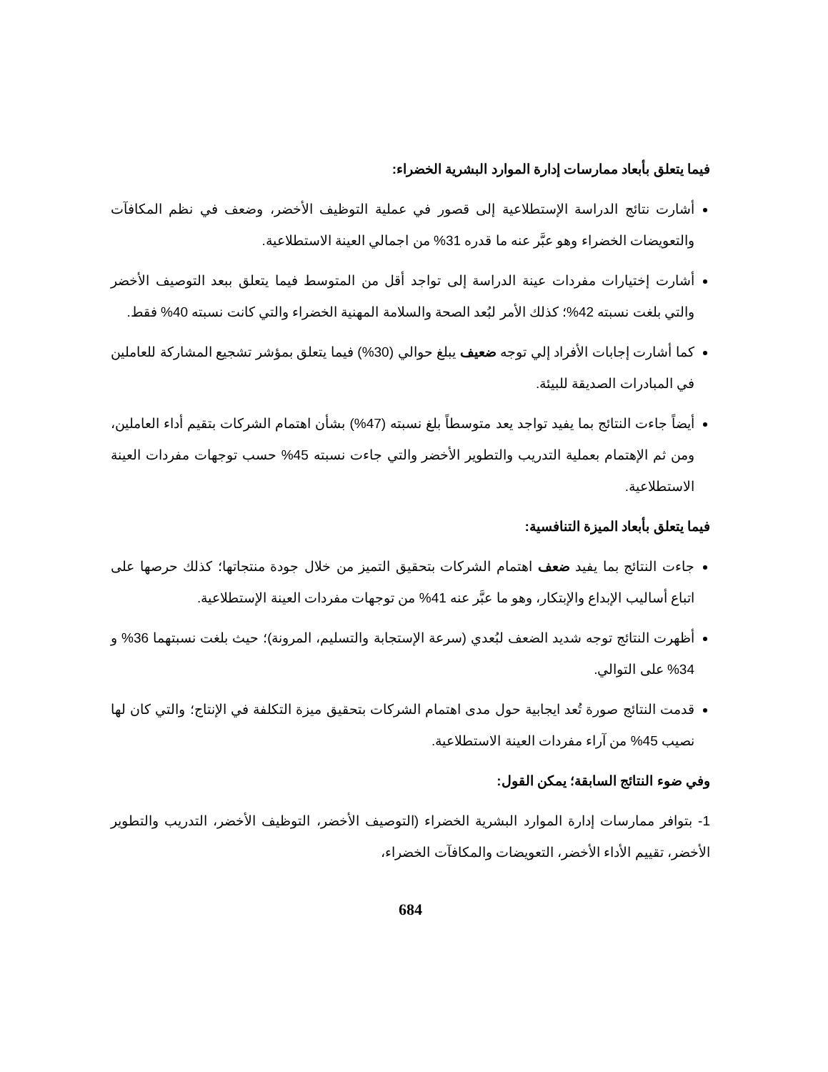فيما يتعلق بأبعاد ممارسات إدارة الموارد البشرية الخضراء:
أشارت نتائج الدراسة الإستطلاعية إلى قصور في عملية التوظيف الأخضر، وضعف في نظم المكافآت والتعويضات الخضراء وهو عبَّر عنه ما قدره 31% من اجمالي العينة الاستطلاعية.
أشارت إختيارات مفردات عينة الدراسة إلى تواجد أقل من المتوسط فيما يتعلق ببعد التوصيف الأخضر والتي بلغت نسبته 42%؛ كذلك الأمر لبُعد الصحة والسلامة المهنية الخضراء والتي كانت نسبته 40% فقط.
كما أشارت إجابات الأفراد إلي توجه ضعيف يبلغ حوالي (30%) فيما يتعلق بمؤشر تشجيع المشاركة للعاملين في المبادرات الصديقة للبيئة.
أيضاً جاءت النتائج بما يفيد تواجد يعد متوسطاً بلغ نسبته (47%) بشأن اهتمام الشركات بتقيم أداء العاملين، ومن ثم الإهتمام بعملية التدريب والتطوير الأخضر والتي جاءت نسبته 45% حسب توجهات مفردات العينة الاستطلاعية.
فيما يتعلق بأبعاد الميزة التنافسية:
جاءت النتائج بما يفيد ضعف اهتمام الشركات بتحقيق التميز من خلال جودة منتجاتها؛ كذلك حرصها على اتباع أساليب الإبداع والإبتكار، وهو ما عبَّر عنه 41% من توجهات مفردات العينة الإستطلاعية.
أظهرت النتائج توجه شديد الضعف لبُعدي (سرعة الإستجابة والتسليم، المرونة)؛ حيث بلغت نسبتهما 36% و 34% على التوالي.
قدمت النتائج صورة تُعد ايجابية حول مدى اهتمام الشركات بتحقيق ميزة التكلفة في الإنتاج؛ والتي كان لها نصيب 45% من آراء مفردات العينة الاستطلاعية.
وفي ضوء النتائج السابقة؛ يمكن القول:
1- بتوافر ممارسات إدارة الموارد البشرية الخضراء (التوصيف الأخضر، التوظيف الأخضر، التدريب والتطوير الأخضر، تقييم الأداء الأخضر، التعويضات والمكافآت الخضراء،
684